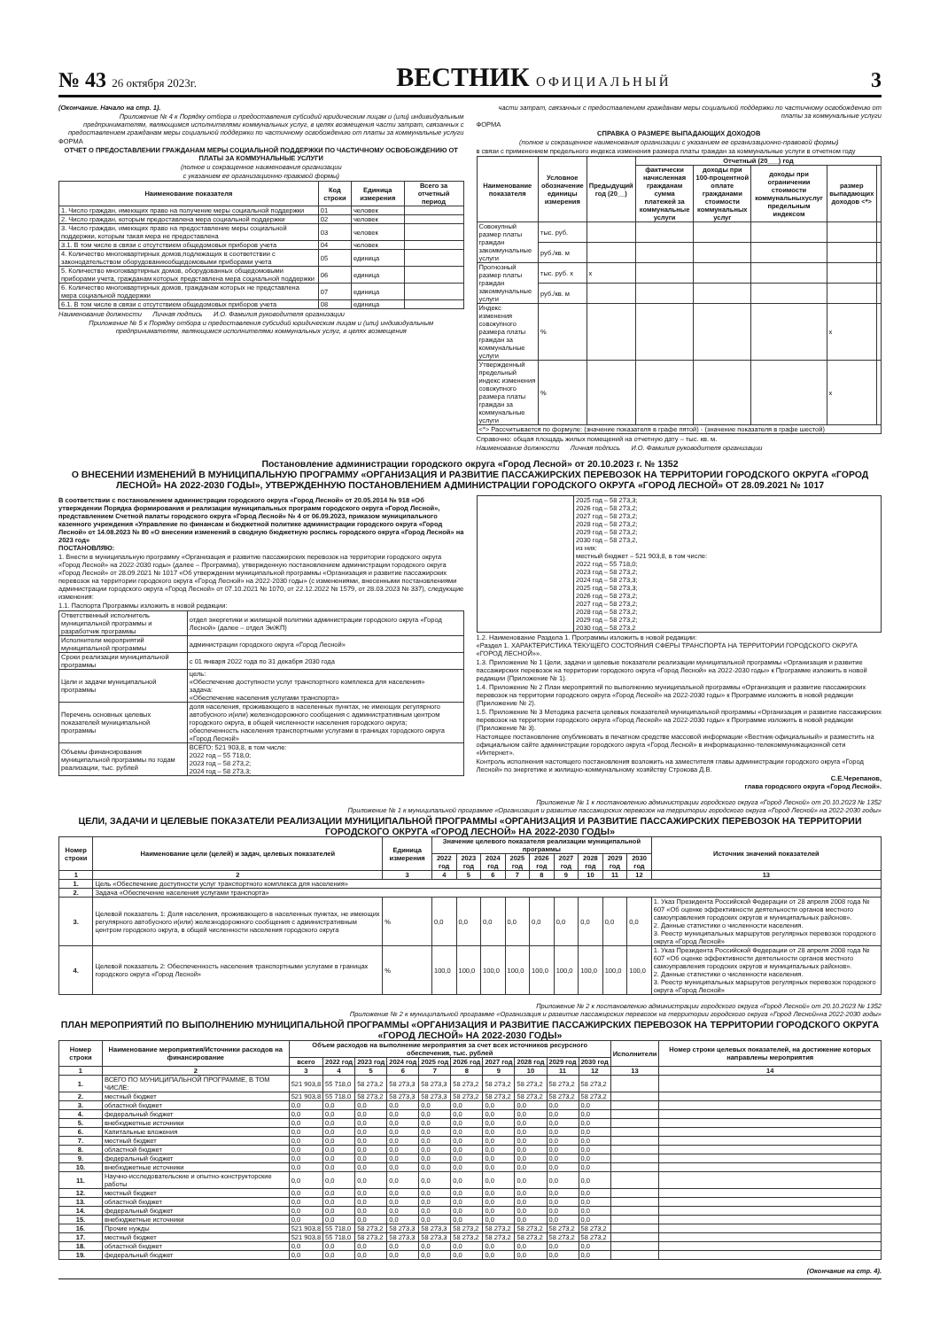№ 43 26 октября 2023г. ВЕСТНИК ОФИЦИАЛЬНЫЙ 3
(Окончание. Начало на стр. 1).
Приложение № 4 к Порядку отбора и предоставления субсидий юридическим лицам и (или) индивидуальным предпринимателям, являющимся исполнителями коммунальных услуг, в целях возмещения части затрат, связанных с предоставлением гражданам меры социальной поддержки по частичному освобождению от платы за коммунальные услуги
ФОРМА
ОТЧЕТ О ПРЕДОСТАВЛЕНИИ ГРАЖДАНАМ МЕРЫ СОЦИАЛЬНОЙ ПОДДЕРЖКИ ПО ЧАСТИЧНОМУ ОСВОБОЖДЕНИЮ ОТ ПЛАТЫ ЗА КОММУНАЛЬНЫЕ УСЛУГИ
(полное и сокращенное наименования организации
с указанием ее организационно-правовой формы)
| Наименование показателя | Код строки | Единица измерения | Всего за отчетный период |
| --- | --- | --- | --- |
| 1. Число граждан, имеющих право на получение меры социальной поддержки | 01 | человек | |
| 2. Число граждан, которым предоставлена мера социальной поддержки | 02 | человек | |
| 3. Число граждан, имеющих право на предоставление меры социальной поддержки, которым такая мера не предоставлена | 03 | человек | |
| 3.1. В том числе в связи с отсутствием общедомовых приборов учета | 04 | человек | |
| 4. Количество многоквартирных домов,подлежащих в соответствии с законодательством оборудованиюобщедомовыми приборами учета | 05 | единица | |
| 5. Количество многоквартирных домов, оборудованных общедомовыми приборами учета, гражданам которых представлена мера социальной поддержки | 06 | единица | |
| 6. Количество многоквартирных домов, гражданам которых не представлена мера социальной поддержки | 07 | единица | |
| 6.1. В том числе в связи с отсутствием общедомовых приборов учета | 08 | единица | |
Наименование должности Личная подпись И.О. Фамилия руководителя организации
Приложение № 5 к Порядку отбора и предоставления субсидий юридическим лицам и (или) индивидуальным предпринимателям, являющимся исполнителями коммунальных услуг, в целях возмещения
части затрат, связанных с предоставлением гражданам меры социальной поддержки по частичному освобождению от платы за коммунальные услуги
ФОРМА
СПРАВКА О РАЗМЕРЕ ВЫПАДАЮЩИХ ДОХОДОВ
(полное и сокращенное наименования организации с указанием ее организационно-правовой формы)
в связи с применением предельного индекса изменения размера платы граждан за коммунальные услуги в отчетном году
| Наименование показателя | Условное обозначение единицы измерения | Предыдущий год (20__) | Отчетный (20___) год | | | | |
| --- | --- | --- | --- | --- | --- | --- | --- |
| | | | фактически начисленная гражданам сумма платежей за коммунальные услуги | доходы при 100-процентной оплате гражданами стоимости коммунальных услуг | доходы при ограничении стоимости коммунальныхуслуг предельным индексом | размер выпадающих доходов <*> | |
| Совокупный размер платы граждан закоммунальные услуги | тыс. руб. | | | | | | |
| | руб./кв. м | | | | | | |
| Прогнозный размер платы граждан закоммунальные услуги | тыс. руб. x | x | | | | | |
| | руб./кв. м | | | | | | |
| Индекс изменения совокупного размера платы граждан за коммунальные услуги | % | | | | | x | |
| Утвержденный предельный индекс изменения совокупного размера платы граждан за коммунальные услуги | % | | | | | x | |
| <*> Рассчитывается по формуле: (значение показателя в графе пятой) - (значение показателя в графе шестой) | | | | | | | |
Справочно: общая площадь жилых помещений на отчетную дату – тыс. кв. м.
Наименование должности Личная подпись И.О. Фамилия руководителя организации
Постановление администрации городского округа «Город Лесной» от 20.10.2023 г. № 1352
О ВНЕСЕНИИ ИЗМЕНЕНИЙ В МУНИЦИПАЛЬНУЮ ПРОГРАММУ «ОРГАНИЗАЦИЯ И РАЗВИТИЕ ПАССАЖИРСКИХ ПЕРЕВОЗОК НА ТЕРРИТОРИИ ГОРОДСКОГО ОКРУГА «ГОРОД ЛЕСНОЙ» НА 2022-2030 ГОДЫ», УТВЕРЖДЕННУЮ ПОСТАНОВЛЕНИЕМ АДМИНИСТРАЦИИ ГОРОДСКОГО ОКРУГА «ГОРОД ЛЕСНОЙ» ОТ 28.09.2021 № 1017
В соответствии с постановлением администрации городского округа «Город Лесной» от 20.05.2014 № 918 «Об утверждении Порядка формирования и реализации муниципальных программ городского округа «Город Лесной», представлением Счетной палаты городского округа «Город Лесной» № 4 от 06.09.2023, приказом муниципального казенного учреждения «Управление по финансам и бюджетной политике администрации городского округа «Город Лесной» от 14.08.2023 № 80 «О внесении изменений в сводную бюджетную роспись городского округа «Город Лесной» на 2023 год»
ПОСТАНОВЛЯЮ:
1. Внести в муниципальную программу «Организация и развитие пассажирских перевозок на территории городского округа «Город Лесной» на 2022-2030 годы» (далее – Программа), утвержденную постановлением администрации городского округа «Город Лесной» от 28.09.2021 № 1017 «Об утверждении муниципальной программы «Организация и развитие пассажирских перевозок на территории городского округа «Город Лесной» на 2022-2030 годы» (с изменениями, внесенными постановлениями администрации городского округа «Город Лесной» от 07.10.2021 № 1070, от 22.12.2022 № 1579, от 28.03.2023 № 337), следующие изменения:
1.1. Паспорта Программы изложить в новой редакции:
| Ответственный исполнитель муниципальной программы и разработчик программы | отдел энергетики и жилищной политики администрации городского округа «Город Лесной» (далее – отдел ЭиЖП) |
| Исполнители мероприятий муниципальной программы | администрации городского округа «Город Лесной» |
| Сроки реализации муниципальной программы | с 01 января 2022 года по 31 декабря 2030 года |
| Цели и задачи муниципальной программы | цель: «Обеспечение доступности услуг транспортного комплекса для населения» задача: «Обеспечение населения услугами транспорта» |
| Перечень основных целевых показателей муниципальной программы | доля населения, проживающего в населенных пунктах, не имеющих регулярного автобусного и(или) железнодорожного сообщения с административным центром городского округа, в общей численности населения городского округа; обеспеченность населения транспортными услугами в границах городского округа «Город Лесной» |
| Объемы финансирования муниципальной программы по годам реализации, тыс. рублей | ВСЕГО: 521 903,8, в том числе: 2022 год – 55 718,0; 2023 год – 58 273,2; 2024 год – 58 273,3; |
| | 2025 год – 58 273,3; 2026 год – 58 273,2; 2027 год – 58 273,2; 2028 год – 58 273,2; 2029 год – 58 273,2; 2030 год – 58 273,2, из них: местный бюджет – 521 903,8, в том числе: 2022 год – 55 718,0; 2023 год – 58 273,2; 2024 год – 58 273,3; 2025 год – 58 273,3; 2026 год – 58 273,2; 2027 год – 58 273,2; 2028 год – 58 273,2; 2029 год – 58 273,2; 2030 год – 58 273,2 |
1.2. Наименование Раздела 1. Программы изложить в новой редакции:
«Раздел 1. ХАРАКТЕРИСТИКА ТЕКУЩЕГО СОСТОЯНИЯ СФЕРЫ ТРАНСПОРТА НА ТЕРРИТОРИИ ГОРОДСКОГО ОКРУГА «ГОРОД ЛЕСНОЙ»».
1.3. Приложение № 1 Цели, задачи и целевые показатели реализации муниципальной программы «Организация и развитие пассажирских перевозок на территории городского округа «Город Лесной» на 2022-2030 годы» к Программе изложить в новой редакции (Приложение № 1).
1.4. Приложение № 2 План мероприятий по выполнению муниципальной программы «Организация и развитие пассажирских перевозок на территории городского округа «Город Лесной» на 2022-2030 годы» к Программе изложить в новой редакции (Приложение № 2).
1.5. Приложение № 3 Методика расчета целевых показателей муниципальной программы «Организация и развитие пассажирских перевозок на территории городского округа «Город Лесной» на 2022-2030 годы» к Программе изложить в новой редакции (Приложение № 3).
Настоящее постановление опубликовать в печатном средстве массовой информации «Вестник-официальный» и разместить на официальном сайте администрации городского округа «Город Лесной» в информационно-телекоммуникационной сети «Интернет».
Контроль исполнения настоящего постановления возложить на заместителя главы администрации городского округа «Город Лесной» по энергетике и жилищно-коммунальному хозяйству Строкова Д.В.
С.Е.Черепанов,
глава городского округа «Город Лесной».
Приложение № 1 к постановлению администрации городского округа «Город Лесной» от 20.10.2023 № 1352
Приложение № 1 к муниципальной программе «Организация и развитие пассажирских перевозок на территории городского округа «Город Лесной» на 2022-2030 годы»
ЦЕЛИ, ЗАДАЧИ И ЦЕЛЕВЫЕ ПОКАЗАТЕЛИ РЕАЛИЗАЦИИ МУНИЦИПАЛЬНОЙ ПРОГРАММЫ «ОРГАНИЗАЦИЯ И РАЗВИТИЕ ПАССАЖИРСКИХ ПЕРЕВОЗОК НА ТЕРРИТОРИИ ГОРОДСКОГО ОКРУГА «ГОРОД ЛЕСНОЙ» НА 2022-2030 ГОДЫ»
| Номер строки | Наименование цели (целей) и задач, целевых показателей | Единица измерения | Значение целевого показателя реализации муниципальной программы | | | | | | | | | Источник значений показателей |
| --- | --- | --- | --- | --- | --- | --- | --- | --- | --- | --- | --- | --- |
| | | | 2022 год | 2023 год | 2024 год | 2025 год | 2026 год | 2027 год | 2028 год | 2029 год | 2030 год | |
| 1 | 2 | 3 | 4 | 5 | 6 | 7 | 8 | 9 | 10 | 11 | 12 | 13 |
| 1. | Цель «Обеспечение доступности услуг транспортного комплекса для населения» | | | | | | | | | | | |
| 2. | Задача «Обеспечение населения услугами транспорта» | | | | | | | | | | | |
| 3. | Целевой показатель 1: Доля населения, проживающего в населенных пунктах, не имеющих регулярного автобусного и(или) железнодорожного сообщения с административным центром городского округа, в общей численности населения городского округа | % | 0,0 | 0,0 | 0,0 | 0,0 | 0,0 | 0,0 | 0,0 | 0,0 | 0,0 | 1. Указ Президента Российской Федерации от 28 апреля 2008 года № 607 «Об оценке эффективности деятельности органов местного самоуправления городских округов и муниципальных районов». 2. Данные статистики о численности населения. 3. Реестр муниципальных маршрутов регулярных перевозок городского округа «Город Лесной» |
| 4. | Целевой показатель 2: Обеспеченность населения транспортными услугами в границах городского округа «Город Лесной» | % | 100,0 | 100,0 | 100,0 | 100,0 | 100,0 | 100,0 | 100,0 | 100,0 | 100,0 | 1. Указ Президента Российской Федерации от 28 апреля 2008 года № 607 «Об оценке эффективности деятельности органов местного самоуправления городских округов и муниципальных районов». 2. Данные статистики о численности населения. 3. Реестр муниципальных маршрутов регулярных перевозок городского округа «Город Лесной» |
Приложение № 2 к постановлению администрации городского округа «Город Лесной» от 20.10.2023 № 1352
Приложение № 2 к муниципальной программе «Организация и развитие пассажирских перевозок на территории городского округа «Город Лесной»на 2022-2030 годы»
ПЛАН МЕРОПРИЯТИЙ ПО ВЫПОЛНЕНИЮ МУНИЦИПАЛЬНОЙ ПРОГРАММЫ «ОРГАНИЗАЦИЯ И РАЗВИТИЕ ПАССАЖИРСКИХ ПЕРЕВОЗОК НА ТЕРРИТОРИИ ГОРОДСКОГО ОКРУГА «ГОРОД ЛЕСНОЙ» НА 2022-2030 ГОДЫ»
| Номер строки | Наименование мероприятия/Источники расходов на финансирование | Объем расходов на выполнение мероприятия за счет всех источников ресурсного обеспечения, тыс. рублей | | | | | | | | | | Исполнители | Номер строки целевых показателей, на достижение которых направлены мероприятия |
| --- | --- | --- | --- | --- | --- | --- | --- | --- | --- | --- | --- | --- | --- |
| | | всего | 2022 год | 2023 год | 2024 год | 2025 год | 2026 год | 2027 год | 2028 год | 2029 год | 2030 год | | |
| 1 | 2 | 3 | 4 | 5 | 6 | 7 | 8 | 9 | 10 | 11 | 12 | 13 | 14 |
| 1. | ВСЕГО ПО МУНИЦИПАЛЬНОЙ ПРОГРАММЕ, В ТОМ ЧИСЛЕ: | 521 903,8 | 55 718,0 | 58 273,2 | 58 273,3 | 58 273,3 | 58 273,2 | 58 273,2 | 58 273,2 | 58 273,2 | 58 273,2 | | |
| 2. | местный бюджет | 521 903,8 | 55 718,0 | 58 273,2 | 58 273,3 | 58 273,3 | 58 273,2 | 58 273,2 | 58 273,2 | 58 273,2 | 58 273,2 | | |
| 3. | областной бюджет | 0,0 | 0,0 | 0,0 | 0,0 | 0,0 | 0,0 | 0,0 | 0,0 | 0,0 | 0,0 | | |
| 4. | федеральный бюджет | 0,0 | 0,0 | 0,0 | 0,0 | 0,0 | 0,0 | 0,0 | 0,0 | 0,0 | 0,0 | | |
| 5. | внебюджетные источники | 0,0 | 0,0 | 0,0 | 0,0 | 0,0 | 0,0 | 0,0 | 0,0 | 0,0 | 0,0 | | |
| 6. | Капитальные вложения | 0,0 | 0,0 | 0,0 | 0,0 | 0,0 | 0,0 | 0,0 | 0,0 | 0,0 | 0,0 | | |
| 7. | местный бюджет | 0,0 | 0,0 | 0,0 | 0,0 | 0,0 | 0,0 | 0,0 | 0,0 | 0,0 | 0,0 | | |
| 8. | областной бюджет | 0,0 | 0,0 | 0,0 | 0,0 | 0,0 | 0,0 | 0,0 | 0,0 | 0,0 | 0,0 | | |
| 9. | федеральный бюджет | 0,0 | 0,0 | 0,0 | 0,0 | 0,0 | 0,0 | 0,0 | 0,0 | 0,0 | 0,0 | | |
| 10. | внебюджетные источники | 0,0 | 0,0 | 0,0 | 0,0 | 0,0 | 0,0 | 0,0 | 0,0 | 0,0 | 0,0 | | |
| 11. | Научно-исследовательские и опытно-конструкторские работы | 0,0 | 0,0 | 0,0 | 0,0 | 0,0 | 0,0 | 0,0 | 0,0 | 0,0 | 0,0 | | |
| 12. | местный бюджет | 0,0 | 0,0 | 0,0 | 0,0 | 0,0 | 0,0 | 0,0 | 0,0 | 0,0 | 0,0 | | |
| 13. | областной бюджет | 0,0 | 0,0 | 0,0 | 0,0 | 0,0 | 0,0 | 0,0 | 0,0 | 0,0 | 0,0 | | |
| 14. | федеральный бюджет | 0,0 | 0,0 | 0,0 | 0,0 | 0,0 | 0,0 | 0,0 | 0,0 | 0,0 | 0,0 | | |
| 15. | внебюджетные источники | 0,0 | 0,0 | 0,0 | 0,0 | 0,0 | 0,0 | 0,0 | 0,0 | 0,0 | 0,0 | | |
| 16. | Прочие нужды | 521 903,8 | 55 718,0 | 58 273,2 | 58 273,3 | 58 273,3 | 58 273,2 | 58 273,2 | 58 273,2 | 58 273,2 | 58 273,2 | | |
| 17. | местный бюджет | 521 903,8 | 55 718,0 | 58 273,2 | 58 273,3 | 58 273,3 | 58 273,2 | 58 273,2 | 58 273,2 | 58 273,2 | 58 273,2 | | |
| 18. | областной бюджет | 0,0 | 0,0 | 0,0 | 0,0 | 0,0 | 0,0 | 0,0 | 0,0 | 0,0 | 0,0 | | |
| 19. | федеральный бюджет | 0,0 | 0,0 | 0,0 | 0,0 | 0,0 | 0,0 | 0,0 | 0,0 | 0,0 | 0,0 | | |
(Окончание на стр. 4).